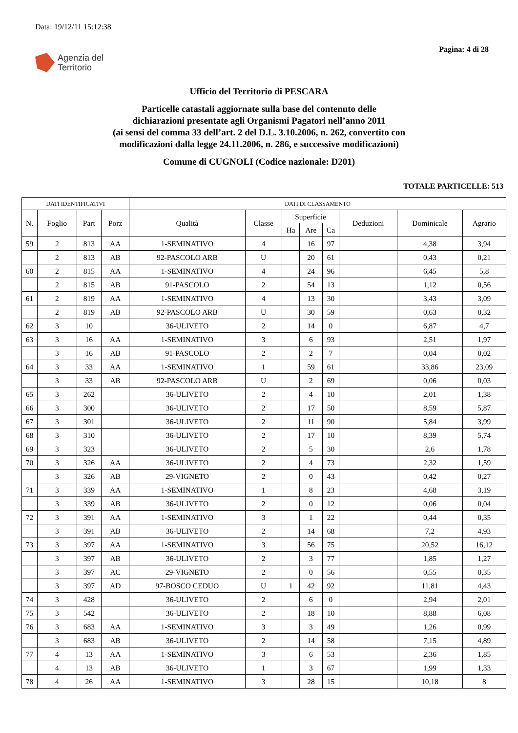Data: 19/12/11 15:12:38
Pagina: 4 di 28
Agenzia del
Territorio
Ufficio del Territorio di PESCARA
Particelle catastali aggiornate sulla base del contenuto delle
dichiarazioni presentate agli Organismi Pagatori nell’anno 2011
(ai sensi del comma 33 dell’art. 2 del D.L. 3.10.2006, n. 262, convertito con
modificazioni dalla legge 24.11.2006, n. 286, e successive modificazioni)
Comune di CUGNOLI (Codice nazionale: D201)
TOTALE PARTICELLE: 513
| DATI IDENTIFICATIVI | | | | DATI DI CLASSAMENTO | | | | | | | |
| --- | --- | --- | --- | --- | --- | --- | --- | --- | --- | --- | --- |
| N. | Foglio | Part | Porz | Qualità | Classe | Superficie | | | Deduzioni | Dominicale | Agrario |
| | | | | | | Ha | Are | Ca | | | |
| 59 | 2 | 813 | AA | 1-SEMINATIVO | 4 | | 16 | 97 | | 4,38 | 3,94 |
| | 2 | 813 | AB | 92-PASCOLO ARB | U | | 20 | 61 | | 0,43 | 0,21 |
| 60 | 2 | 815 | AA | 1-SEMINATIVO | 4 | | 24 | 96 | | 6,45 | 5,8 |
| | 2 | 815 | AB | 91-PASCOLO | 2 | | 54 | 13 | | 1,12 | 0,56 |
| 61 | 2 | 819 | AA | 1-SEMINATIVO | 4 | | 13 | 30 | | 3,43 | 3,09 |
| | 2 | 819 | AB | 92-PASCOLO ARB | U | | 30 | 59 | | 0,63 | 0,32 |
| 62 | 3 | 10 | | 36-ULIVETO | 2 | | 14 | 0 | | 6,87 | 4,7 |
| 63 | 3 | 16 | AA | 1-SEMINATIVO | 3 | | 6 | 93 | | 2,51 | 1,97 |
| | 3 | 16 | AB | 91-PASCOLO | 2 | | 2 | 7 | | 0,04 | 0,02 |
| 64 | 3 | 33 | AA | 1-SEMINATIVO | 1 | | 59 | 61 | | 33,86 | 23,09 |
| | 3 | 33 | AB | 92-PASCOLO ARB | U | | 2 | 69 | | 0,06 | 0,03 |
| 65 | 3 | 262 | | 36-ULIVETO | 2 | | 4 | 10 | | 2,01 | 1,38 |
| 66 | 3 | 300 | | 36-ULIVETO | 2 | | 17 | 50 | | 8,59 | 5,87 |
| 67 | 3 | 301 | | 36-ULIVETO | 2 | | 11 | 90 | | 5,84 | 3,99 |
| 68 | 3 | 310 | | 36-ULIVETO | 2 | | 17 | 10 | | 8,39 | 5,74 |
| 69 | 3 | 323 | | 36-ULIVETO | 2 | | 5 | 30 | | 2,6 | 1,78 |
| 70 | 3 | 326 | AA | 36-ULIVETO | 2 | | 4 | 73 | | 2,32 | 1,59 |
| | 3 | 326 | AB | 29-VIGNETO | 2 | | 0 | 43 | | 0,42 | 0,27 |
| 71 | 3 | 339 | AA | 1-SEMINATIVO | 1 | | 8 | 23 | | 4,68 | 3,19 |
| | 3 | 339 | AB | 36-ULIVETO | 2 | | 0 | 12 | | 0,06 | 0,04 |
| 72 | 3 | 391 | AA | 1-SEMINATIVO | 3 | | 1 | 22 | | 0,44 | 0,35 |
| | 3 | 391 | AB | 36-ULIVETO | 2 | | 14 | 68 | | 7,2 | 4,93 |
| 73 | 3 | 397 | AA | 1-SEMINATIVO | 3 | | 56 | 75 | | 20,52 | 16,12 |
| | 3 | 397 | AB | 36-ULIVETO | 2 | | 3 | 77 | | 1,85 | 1,27 |
| | 3 | 397 | AC | 29-VIGNETO | 2 | | 0 | 56 | | 0,55 | 0,35 |
| | 3 | 397 | AD | 97-BOSCO CEDUO | U | 1 | 42 | 92 | | 11,81 | 4,43 |
| 74 | 3 | 428 | | 36-ULIVETO | 2 | | 6 | 0 | | 2,94 | 2,01 |
| 75 | 3 | 542 | | 36-ULIVETO | 2 | | 18 | 10 | | 8,88 | 6,08 |
| 76 | 3 | 683 | AA | 1-SEMINATIVO | 3 | | 3 | 49 | | 1,26 | 0,99 |
| | 3 | 683 | AB | 36-ULIVETO | 2 | | 14 | 58 | | 7,15 | 4,89 |
| 77 | 4 | 13 | AA | 1-SEMINATIVO | 3 | | 6 | 53 | | 2,36 | 1,85 |
| | 4 | 13 | AB | 36-ULIVETO | 1 | | 3 | 67 | | 1,99 | 1,33 |
| 78 | 4 | 26 | AA | 1-SEMINATIVO | 3 | | 28 | 15 | | 10,18 | 8 |